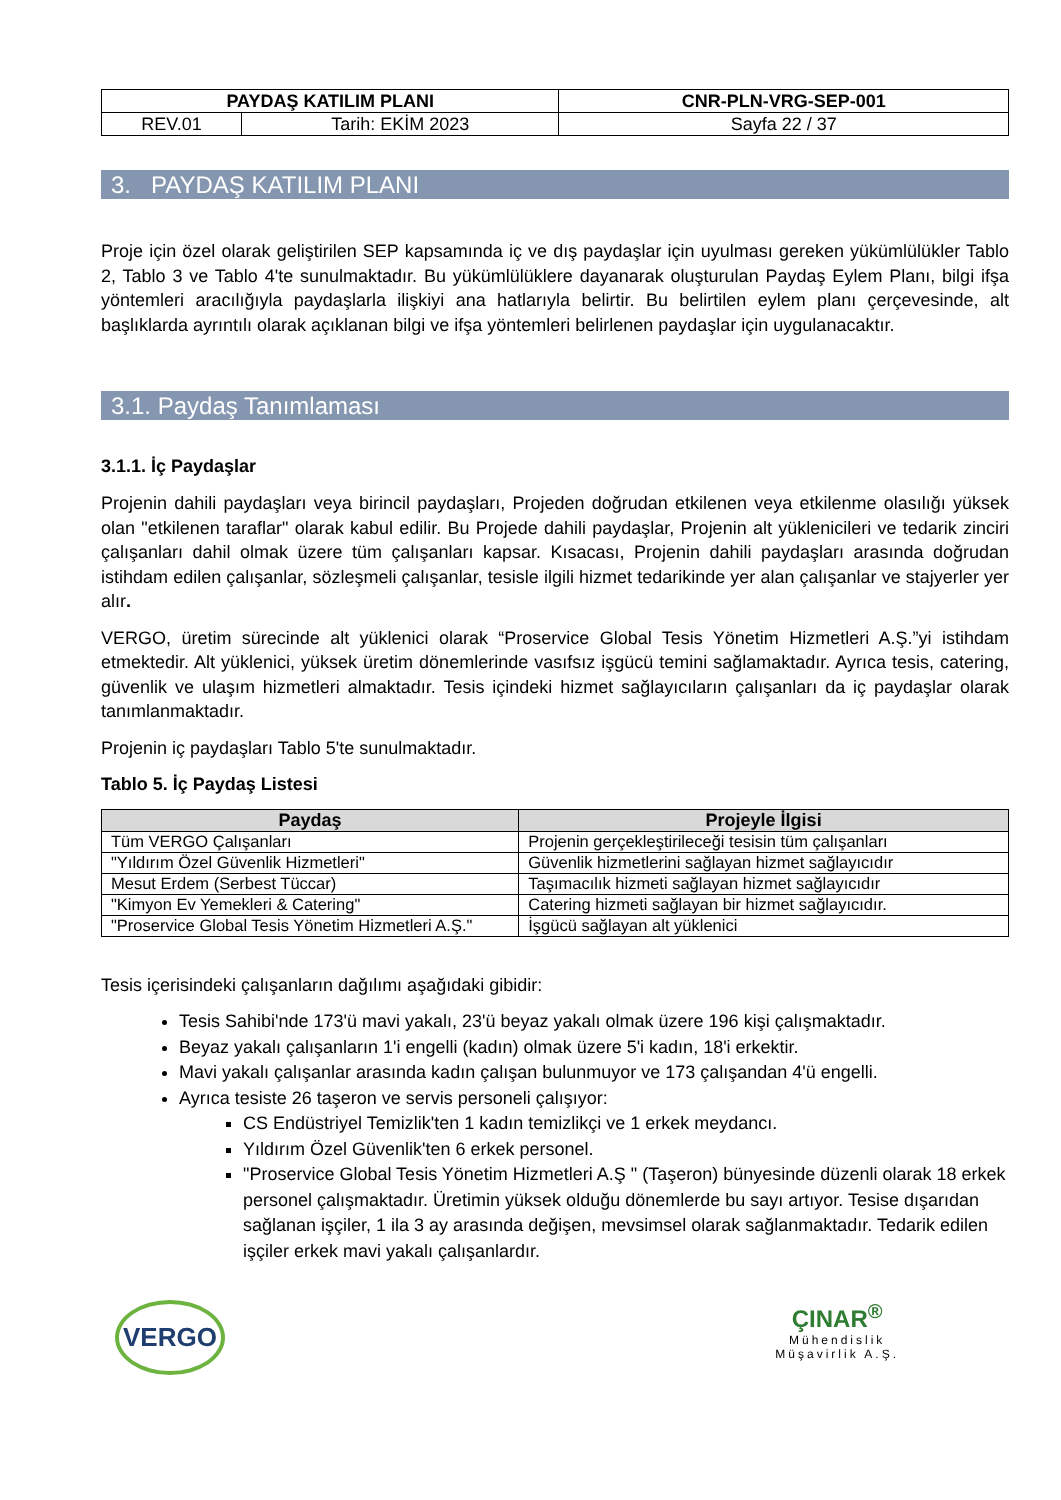| PAYDAŞ KATILIM PLANI | | CNR-PLN-VRG-SEP-001 |
| REV.01 | Tarih: EKİM 2023 | Sayfa 22 / 37 |
3. PAYDAŞ KATILIM PLANI
Proje için özel olarak geliştirilen SEP kapsamında iç ve dış paydaşlar için uyulması gereken yükümlülükler Tablo 2, Tablo 3 ve Tablo 4'te sunulmaktadır. Bu yükümlülüklere dayanarak oluşturulan Paydaş Eylem Planı, bilgi ifşa yöntemleri aracılığıyla paydaşlarla ilişkiyi ana hatlarıyla belirtir. Bu belirtilen eylem planı çerçevesinde, alt başlıklarda ayrıntılı olarak açıklanan bilgi ve ifşa yöntemleri belirlenen paydaşlar için uygulanacaktır.
3.1. Paydaş Tanımlaması
3.1.1. İç Paydaşlar
Projenin dahili paydaşları veya birincil paydaşları, Projeden doğrudan etkilenen veya etkilenme olasılığı yüksek olan "etkilenen taraflar" olarak kabul edilir. Bu Projede dahili paydaşlar, Projenin alt yüklenicileri ve tedarik zinciri çalışanları dahil olmak üzere tüm çalışanları kapsar. Kısacası, Projenin dahili paydaşları arasında doğrudan istihdam edilen çalışanlar, sözleşmeli çalışanlar, tesisle ilgili hizmet tedarikinde yer alan çalışanlar ve stajyerler yer alır.
VERGO, üretim sürecinde alt yüklenici olarak “Proservice Global Tesis Yönetim Hizmetleri A.Ş.”yi istihdam etmektedir. Alt yüklenici, yüksek üretim dönemlerinde vasıfsız işgücü temini sağlamaktadır. Ayrıca tesis, catering, güvenlik ve ulaşım hizmetleri almaktadır. Tesis içindeki hizmet sağlayıcıların çalışanları da iç paydaşlar olarak tanımlanmaktadır.
Projenin iç paydaşları Tablo 5'te sunulmaktadır.
Tablo 5. İç Paydaş Listesi
| Paydaş | Projeyle İlgisi |
| --- | --- |
| Tüm VERGO Çalışanları | Projenin gerçekleştirileceği tesisin tüm çalışanları |
| "Yıldırım Özel Güvenlik Hizmetleri" | Güvenlik hizmetlerini sağlayan hizmet sağlayıcıdır |
| Mesut Erdem (Serbest Tüccar) | Taşımacılık hizmeti sağlayan hizmet sağlayıcıdır |
| "Kimyon Ev Yemekleri & Catering" | Catering hizmeti sağlayan bir hizmet sağlayıcıdır. |
| "Proservice Global Tesis Yönetim Hizmetleri A.Ş." | İşgücü sağlayan alt yüklenici |
Tesis içerisindeki çalışanların dağılımı aşağıdaki gibidir:
Tesis Sahibi'nde 173'ü mavi yakalı, 23'ü beyaz yakalı olmak üzere 196 kişi çalışmaktadır.
Beyaz yakalı çalışanların 1'i engelli (kadın) olmak üzere 5'i kadın, 18'i erkektir.
Mavi yakalı çalışanlar arasında kadın çalışan bulunmuyor ve 173 çalışandan 4'ü engelli.
Ayrıca tesiste 26 taşeron ve servis personeli çalışıyor:
CS Endüstriyel Temizlik'ten 1 kadın temizlikçi ve 1 erkek meydancı.
Yıldırım Özel Güvenlik'ten 6 erkek personel.
"Proservice Global Tesis Yönetim Hizmetleri A.Ş " (Taşeron) bünyesinde düzenli olarak 18 erkek personel çalışmaktadır. Üretimin yüksek olduğu dönemlerde bu sayı artıyor. Tesise dışarıdan sağlanan işçiler, 1 ila 3 ay arasında değişen, mevsimsel olarak sağlanmaktadır. Tedarik edilen işçiler erkek mavi yakalı çalışanlardır.
VERGO
ÇINAR<sup>®</sup>
Mühendislik
Müşavirlik A.Ş.